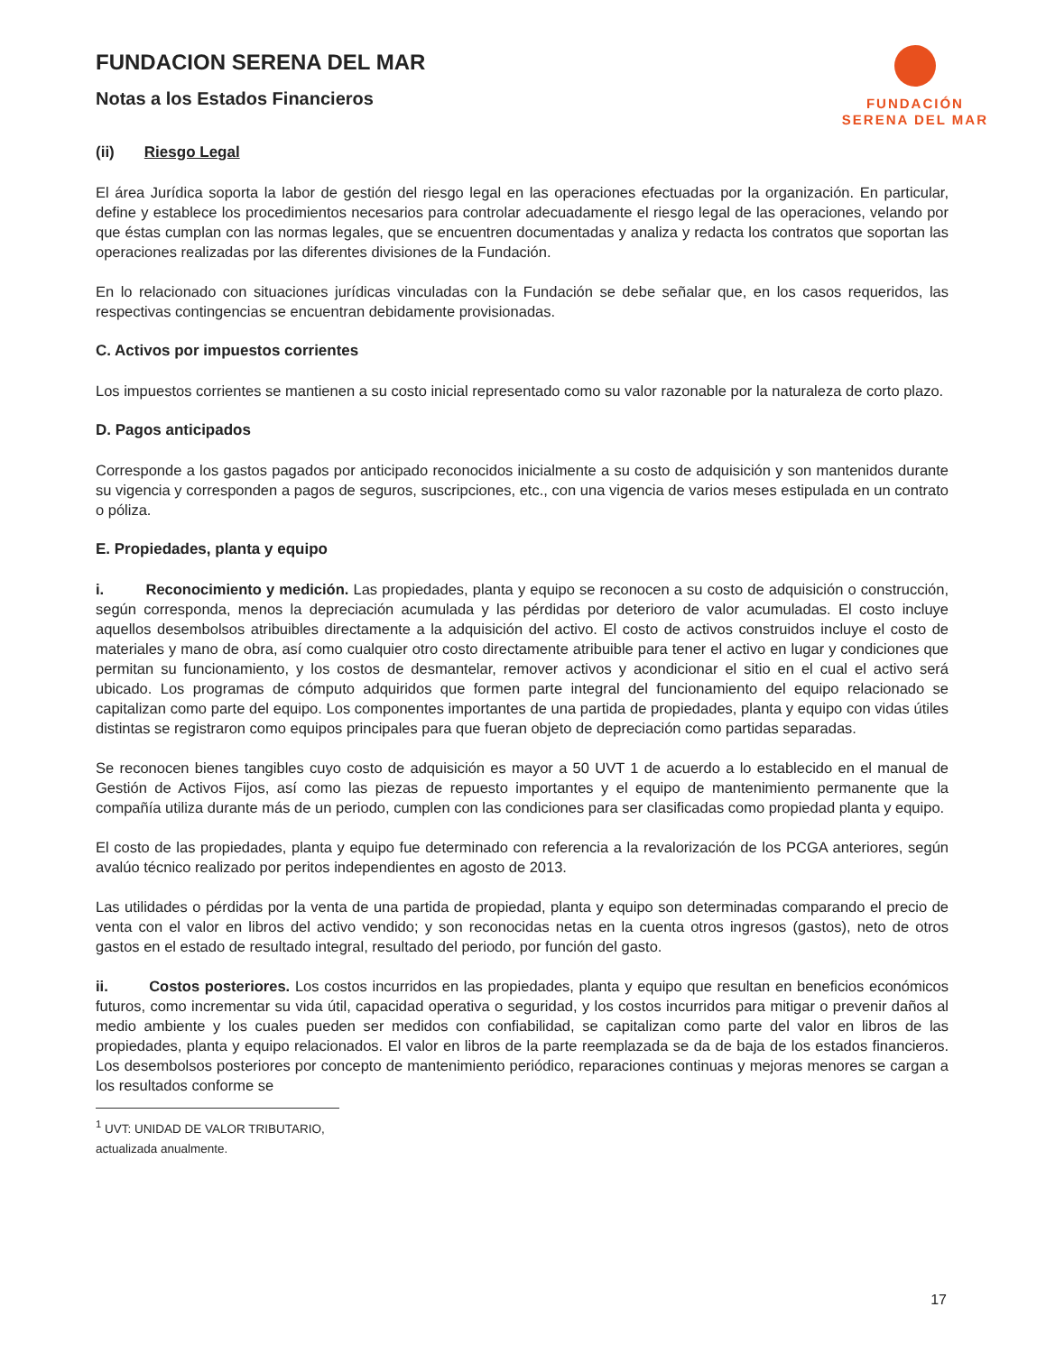FUNDACION SERENA DEL MAR
Notas a los Estados Financieros
FUNDACIÓN
SERENA DEL MAR
(ii) Riesgo Legal
El área Jurídica soporta la labor de gestión del riesgo legal en las operaciones efectuadas por la organización. En particular, define y establece los procedimientos necesarios para controlar adecuadamente el riesgo legal de las operaciones, velando por que éstas cumplan con las normas legales, que se encuentren documentadas y analiza y redacta los contratos que soportan las operaciones realizadas por las diferentes divisiones de la Fundación.
En lo relacionado con situaciones jurídicas vinculadas con la Fundación se debe señalar que, en los casos requeridos, las respectivas contingencias se encuentran debidamente provisionadas.
C. Activos por impuestos corrientes
Los impuestos corrientes se mantienen a su costo inicial representado como su valor razonable por la naturaleza de corto plazo.
D. Pagos anticipados
Corresponde a los gastos pagados por anticipado reconocidos inicialmente a su costo de adquisición y son mantenidos durante su vigencia y corresponden a pagos de seguros, suscripciones, etc., con una vigencia de varios meses estipulada en un contrato o póliza.
E. Propiedades, planta y equipo
i. Reconocimiento y medición. Las propiedades, planta y equipo se reconocen a su costo de adquisición o construcción, según corresponda, menos la depreciación acumulada y las pérdidas por deterioro de valor acumuladas. El costo incluye aquellos desembolsos atribuibles directamente a la adquisición del activo. El costo de activos construidos incluye el costo de materiales y mano de obra, así como cualquier otro costo directamente atribuible para tener el activo en lugar y condiciones que permitan su funcionamiento, y los costos de desmantelar, remover activos y acondicionar el sitio en el cual el activo será ubicado. Los programas de cómputo adquiridos que formen parte integral del funcionamiento del equipo relacionado se capitalizan como parte del equipo. Los componentes importantes de una partida de propiedades, planta y equipo con vidas útiles distintas se registraron como equipos principales para que fueran objeto de depreciación como partidas separadas.
Se reconocen bienes tangibles cuyo costo de adquisición es mayor a 50 UVT 1 de acuerdo a lo establecido en el manual de Gestión de Activos Fijos, así como las piezas de repuesto importantes y el equipo de mantenimiento permanente que la compañía utiliza durante más de un periodo, cumplen con las condiciones para ser clasificadas como propiedad planta y equipo.
El costo de las propiedades, planta y equipo fue determinado con referencia a la revalorización de los PCGA anteriores, según avalúo técnico realizado por peritos independientes en agosto de 2013.
Las utilidades o pérdidas por la venta de una partida de propiedad, planta y equipo son determinadas comparando el precio de venta con el valor en libros del activo vendido; y son reconocidas netas en la cuenta otros ingresos (gastos), neto de otros gastos en el estado de resultado integral, resultado del periodo, por función del gasto.
ii. Costos posteriores. Los costos incurridos en las propiedades, planta y equipo que resultan en beneficios económicos futuros, como incrementar su vida útil, capacidad operativa o seguridad, y los costos incurridos para mitigar o prevenir daños al medio ambiente y los cuales pueden ser medidos con confiabilidad, se capitalizan como parte del valor en libros de las propiedades, planta y equipo relacionados. El valor en libros de la parte reemplazada se da de baja de los estados financieros. Los desembolsos posteriores por concepto de mantenimiento periódico, reparaciones continuas y mejoras menores se cargan a los resultados conforme se
<sup>1</sup> UVT: UNIDAD DE VALOR TRIBUTARIO, actualizada anualmente.
17